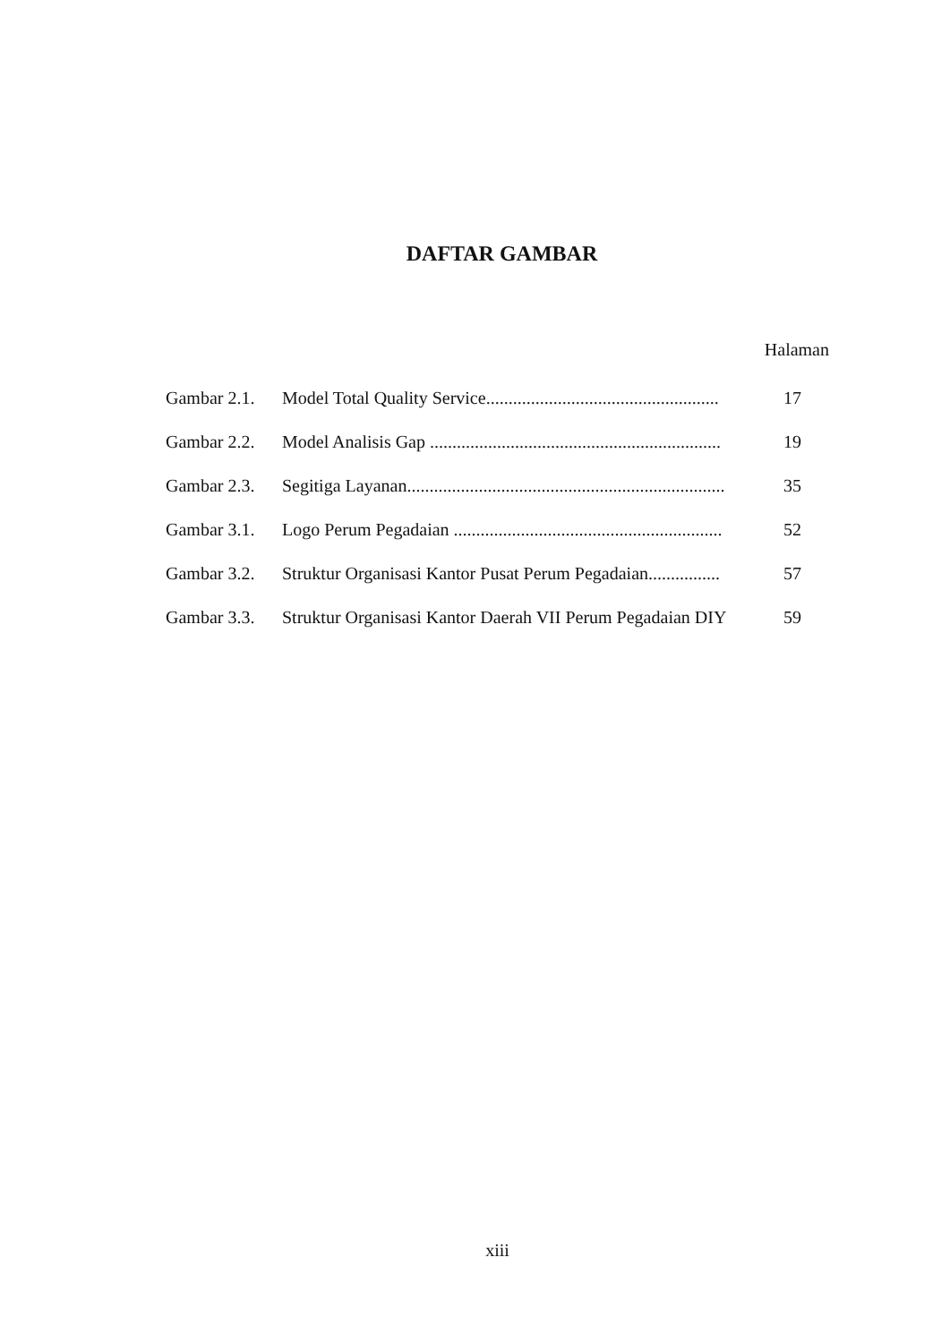DAFTAR GAMBAR
Halaman
| Gambar 2.1. | Model Total Quality Service.................................................... | 17 |
| Gambar 2.2. | Model Analisis Gap ................................................................. | 19 |
| Gambar 2.3. | Segitiga Layanan....................................................................... | 35 |
| Gambar 3.1. | Logo Perum Pegadaian ............................................................ | 52 |
| Gambar 3.2. | Struktur Organisasi Kantor Pusat Perum Pegadaian................ | 57 |
| Gambar 3.3. | Struktur Organisasi Kantor Daerah VII Perum Pegadaian DIY | 59 |
xiii